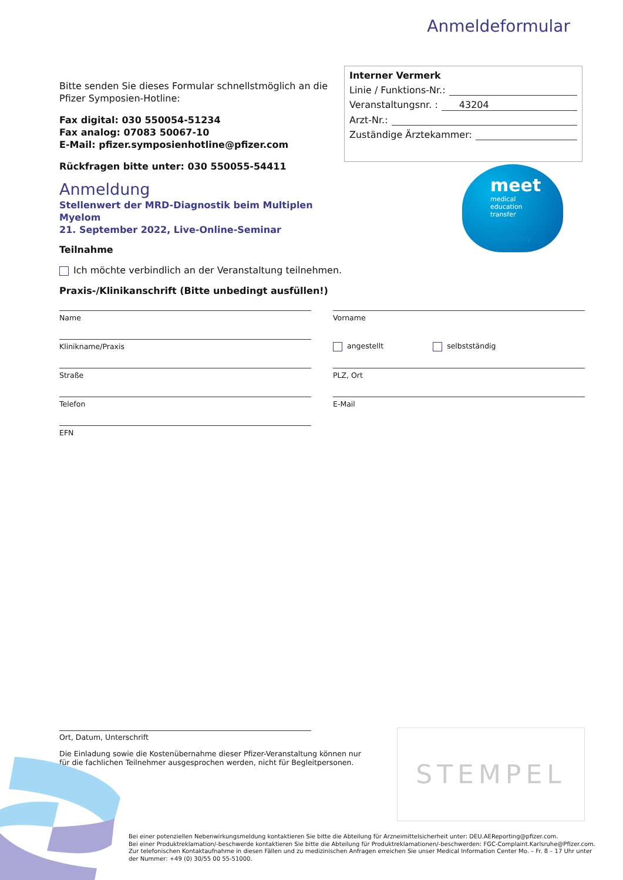Anmeldeformular
Bitte senden Sie dieses Formular schnellstmöglich an die Pfizer Symposien-Hotline:
Fax digital: 030 550054-51234
Fax analog: 07083 50067-10
E-Mail: pfizer.symposienhotline@pfizer.com
Rückfragen bitte unter: 030 550055-54411
Anmeldung
Stellenwert der MRD-Diagnostik beim Multiplen Myelom
21. September 2022, Live-Online-Seminar
Interner Vermerk
Linie / Funktions-Nr.:
Veranstaltungsnr. : 43204
Arzt-Nr.:
Zuständige Ärztekammer:
meet
medical
education
transfer
Academy
Teilnahme
Ich möchte verbindlich an der Veranstaltung teilnehmen.
Praxis-/Klinikanschrift (Bitte unbedingt ausfüllen!)
Name
Vorname
Klinikname/Praxis
angestellt selbstständig
Straße
PLZ, Ort
Telefon
E-Mail
EFN
Ort, Datum, Unterschrift
Die Einladung sowie die Kostenübernahme dieser Pfizer-Veranstaltung können nur für die fachlichen Teilnehmer ausgesprochen werden, nicht für Begleitpersonen.
STEMPEL
Bei einer potenziellen Nebenwirkungsmeldung kontaktieren Sie bitte die Abteilung für Arzneimittelsicherheit unter: DEU.AEReporting@pfizer.com.
Bei einer Produktreklamation/-beschwerde kontaktieren Sie bitte die Abteilung für Produktreklamationen/-beschwerden: FGC-Complaint.Karlsruhe@Pfizer.com.
Zur telefonischen Kontaktaufnahme in diesen Fällen und zu medizinischen Anfragen erreichen Sie unser Medical Information Center Mo. – Fr. 8 – 17 Uhr unter der Nummer: +49 (0) 30/55 00 55-51000.